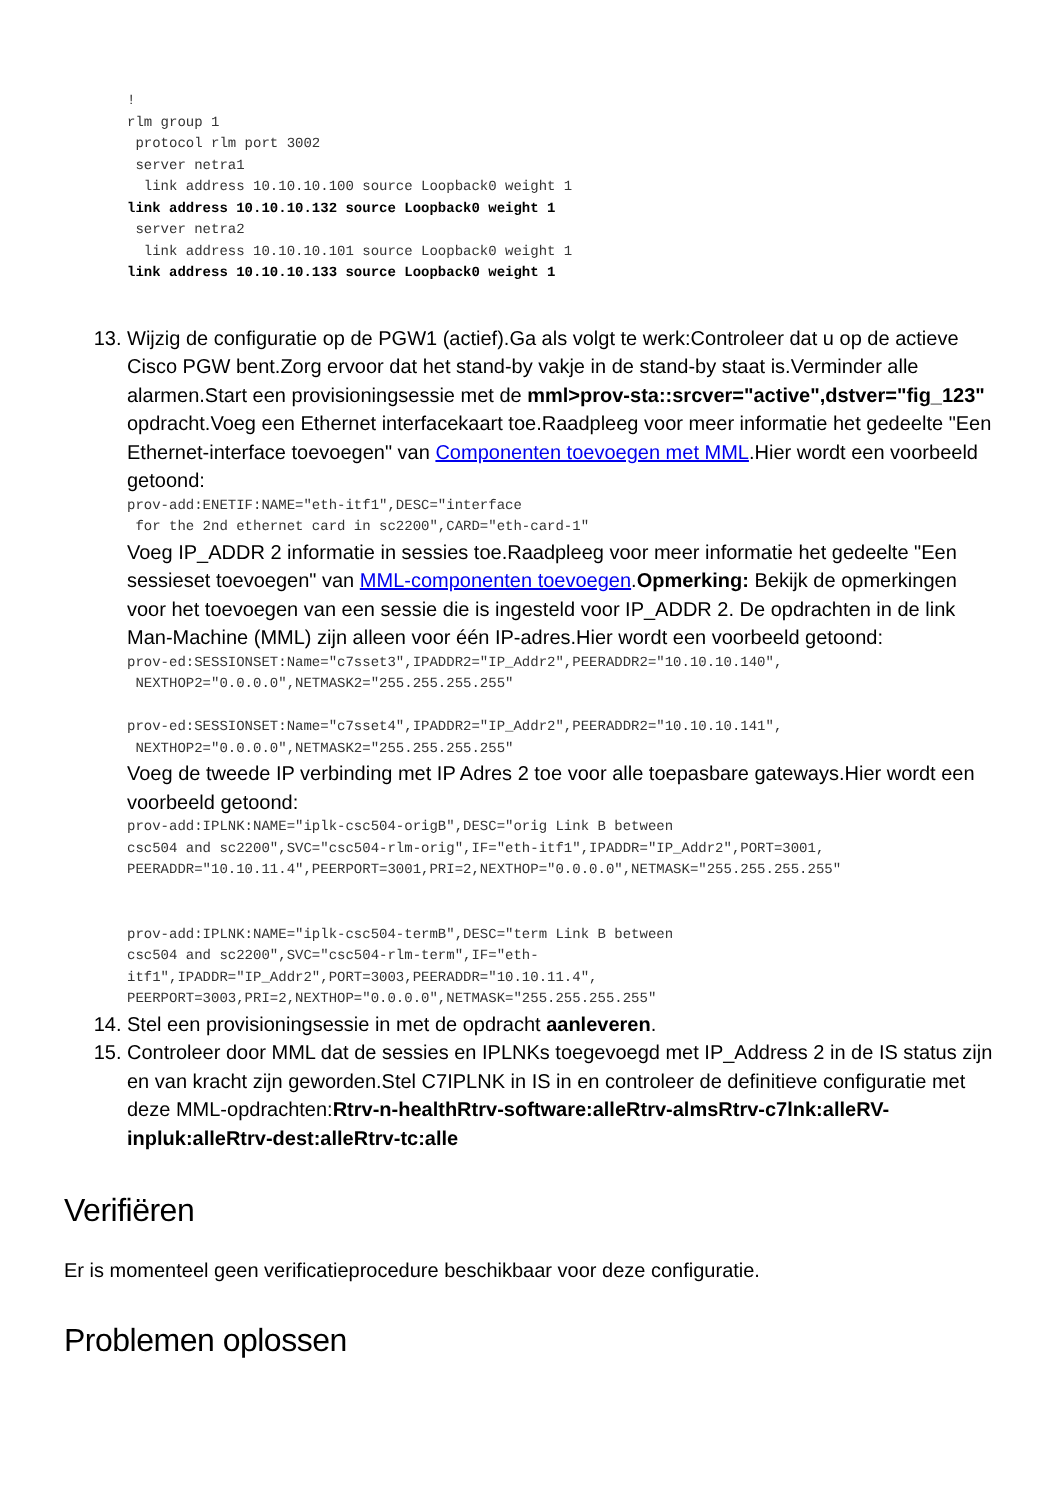!
rlm group 1
 protocol rlm port 3002
 server netra1
  link address 10.10.10.100 source Loopback0 weight 1
link address 10.10.10.132 source Loopback0 weight 1
 server netra2
  link address 10.10.10.101 source Loopback0 weight 1
link address 10.10.10.133 source Loopback0 weight 1
13. Wijzig de configuratie op de PGW1 (actief).Ga als volgt te werk:Controleer dat u op de actieve Cisco PGW bent.Zorg ervoor dat het stand-by vakje in de stand-by staat is.Verminder alle alarmen.Start een provisioningsessie met de mml>prov-sta::srcver="active",dstver="fig_123" opdracht.Voeg een Ethernet interfacekaart toe.Raadpleeg voor meer informatie het gedeelte "Een Ethernet-interface toevoegen" van Componenten toevoegen met MML.Hier wordt een voorbeeld getoond:
prov-add:ENETIF:NAME="eth-itf1",DESC="interface
 for the 2nd ethernet card in sc2200",CARD="eth-card-1"
Voeg IP_ADDR 2 informatie in sessies toe.Raadpleeg voor meer informatie het gedeelte "Een sessieset toevoegen" van MML-componenten toevoegen.Opmerking: Bekijk de opmerkingen voor het toevoegen van een sessie die is ingesteld voor IP_ADDR 2. De opdrachten in de link Man-Machine (MML) zijn alleen voor één IP-adres.Hier wordt een voorbeeld getoond:
prov-ed:SESSIONSET:Name="c7sset3",IPADDR2="IP_Addr2",PEERADDR2="10.10.10.140",
 NEXTHOP2="0.0.0.0",NETMASK2="255.255.255.255"

prov-ed:SESSIONSET:Name="c7sset4",IPADDR2="IP_Addr2",PEERADDR2="10.10.10.141",
 NEXTHOP2="0.0.0.0",NETMASK2="255.255.255.255"
Voeg de tweede IP verbinding met IP Adres 2 toe voor alle toepasbare gateways.Hier wordt een voorbeeld getoond:
prov-add:IPLNK:NAME="iplk-csc504-origB",DESC="orig Link B between
csc504 and sc2200",SVC="csc504-rlm-orig",IF="eth-itf1",IPADDR="IP_Addr2",PORT=3001,
PEERADDR="10.10.11.4",PEERPORT=3001,PRI=2,NEXTHOP="0.0.0.0",NETMASK="255.255.255.255"


prov-add:IPLNK:NAME="iplk-csc504-termB",DESC="term Link B between
csc504 and sc2200",SVC="csc504-rlm-term",IF="eth-
itf1",IPADDR="IP_Addr2",PORT=3003,PEERADDR="10.10.11.4",
PEERPORT=3003,PRI=2,NEXTHOP="0.0.0.0",NETMASK="255.255.255.255"
14. Stel een provisioningsessie in met de opdracht aanleveren.
15. Controleer door MML dat de sessies en IPLNKs toegevoegd met IP_Address 2 in de IS status zijn en van kracht zijn geworden.Stel C7IPLNK in IS in en controleer de definitieve configuratie met deze MML-opdrachten:Rtrv-n-healthRtrv-software:alleRtrv-almsRtrv-c7lnk:alleRV-inpluk:alleRtrv-dest:alleRtrv-tc:alle
Verifiëren
Er is momenteel geen verificatieprocedure beschikbaar voor deze configuratie.
Problemen oplossen